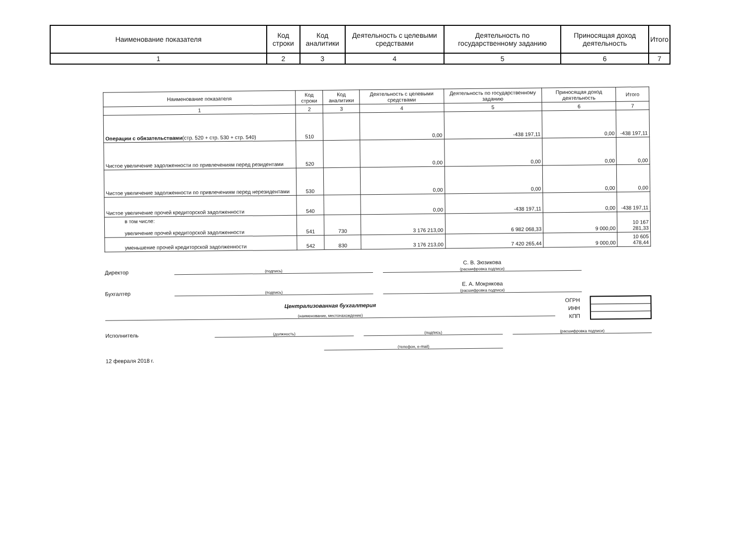| Наименование показателя | Код строки | Код аналитики | Деятельность с целевыми средствами | Деятельность по государственному заданию | Приносящая доход деятельность | Итого |
| 1 | 2 | 3 | 4 | 5 | 6 | 7 |
| Наименование показателя | Код строки | Код аналитики | Деятельность с целевыми средствами | Деятельность по государственному заданию | Приносящая доход деятельность | Итого |
| 1 | 2 | 3 | 4 | 5 | 6 | 7 |
| Операции с обязательствами (стр. 520 + стр. 530 + стр. 540) | 510 | | 0,00 | -438 197,11 | 0,00 | -438 197,11 |
| Чистое увеличение задолженности по привлечениям перед резидентами | 520 | | 0,00 | 0,00 | 0,00 | 0,00 |
| Чистое увеличение задолженности по привлечениям перед нерезидентами | 530 | | 0,00 | 0,00 | 0,00 | 0,00 |
| Чистое увеличение прочей кредиторской задолженности | 540 | | 0,00 | -438 197,11 | 0,00 | -438 197,11 |
| в том числе: увеличение прочей кредиторской задолженности | 541 | 730 | 3 176 213,00 | 6 982 068,33 | 9 000,00 | 10 167 281,33 |
| уменьшение прочей кредиторской задолженности | 542 | 830 | 3 176 213,00 | 7 420 265,44 | 9 000,00 | 10 605 478,44 |
Директор
(подпись)
С. В. Зюзикова
(расшифровка подписи)
Бухгалтер
(подпись)
Е. А. Мокрякова
(расшифровка подписи)
Централизованная бухгалтерия
(наименование, местонахождение)
ОГРН
ИНН
КПП
Исполнитель
(должность)
(подпись)
(расшифровка подписи)
(телефон, e-mail)
12 февраля 2018 г.